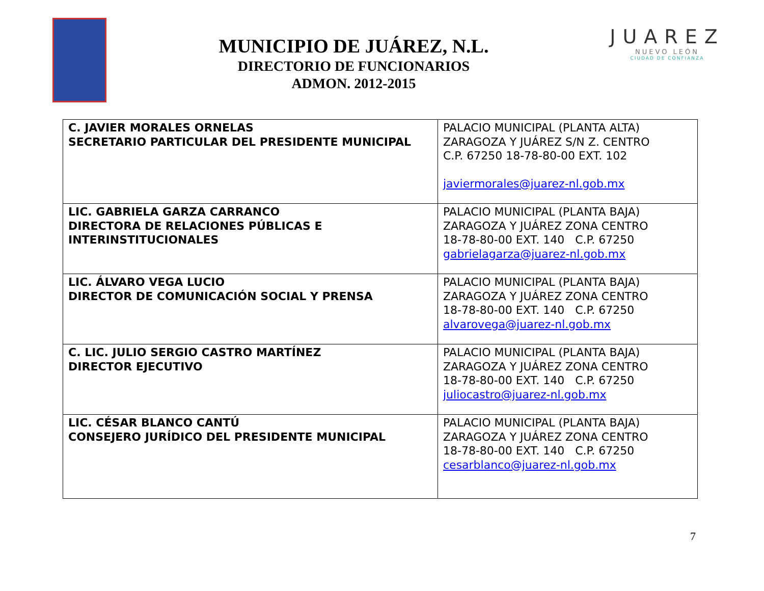MUNICIPIO DE JUÁREZ, N.L.
DIRECTORIO DE FUNCIONARIOS
ADMON. 2012-2015
JUAREZ
NUEVO LEÓN
CIUDAD DE CONFIANZA
| C. JAVIER MORALES ORNELAS SECRETARIO PARTICULAR DEL PRESIDENTE MUNICIPAL | PALACIO MUNICIPAL (PLANTA ALTA) ZARAGOZA Y JUÁREZ S/N Z. CENTRO C.P. 67250 18-78-80-00 EXT. 102 javiermorales@juarez-nl.gob.mx |
| LIC. GABRIELA GARZA CARRANCO DIRECTORA DE RELACIONES PÚBLICAS E INTERINSTITUCIONALES | PALACIO MUNICIPAL (PLANTA BAJA) ZARAGOZA Y JUÁREZ ZONA CENTRO 18-78-80-00 EXT. 140 C.P. 67250 gabrielagarza@juarez-nl.gob.mx |
| LIC. ÁLVARO VEGA LUCIO DIRECTOR DE COMUNICACIÓN SOCIAL Y PRENSA | PALACIO MUNICIPAL (PLANTA BAJA) ZARAGOZA Y JUÁREZ ZONA CENTRO 18-78-80-00 EXT. 140 C.P. 67250 alvarovega@juarez-nl.gob.mx |
| C. LIC. JULIO SERGIO CASTRO MARTÍNEZ DIRECTOR EJECUTIVO | PALACIO MUNICIPAL (PLANTA BAJA) ZARAGOZA Y JUÁREZ ZONA CENTRO 18-78-80-00 EXT. 140 C.P. 67250 juliocastro@juarez-nl.gob.mx |
| LIC. CÉSAR BLANCO CANTÚ CONSEJERO JURÍDICO DEL PRESIDENTE MUNICIPAL | PALACIO MUNICIPAL (PLANTA BAJA) ZARAGOZA Y JUÁREZ ZONA CENTRO 18-78-80-00 EXT. 140 C.P. 67250 cesarblanco@juarez-nl.gob.mx |
7